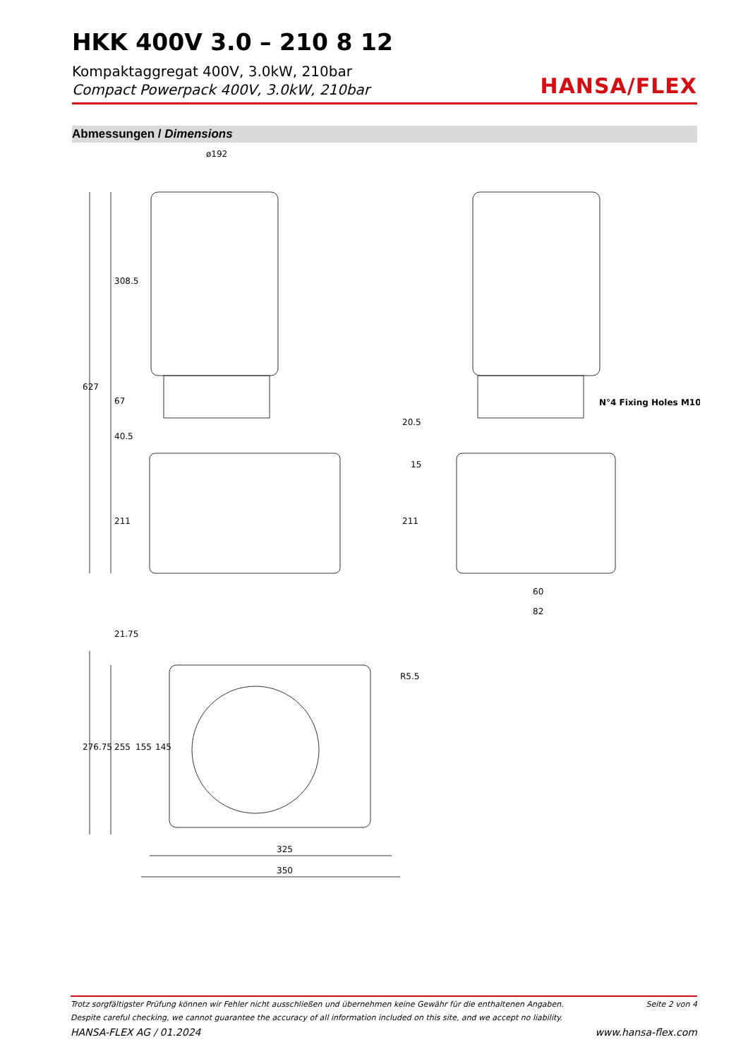HKK 400V 3.0 – 210 8 12
Kompaktaggregat 400V, 3.0kW, 210bar
Compact Powerpack 400V, 3.0kW, 210bar
HANSA/FLEX
Abmessungen / Dimensions
ø192
627
308.5
67
40.5
211
20.5
15
211
N°4 Fixing Holes M10
60
82
21.75
276.75
255
155
145
R5.5
325
350
Trotz sorgfältigster Prüfung können wir Fehler nicht ausschließen und übernehmen keine Gewähr für die enthaltenen Angaben. Seite 2 von 4
Despite careful checking, we cannot guarantee the accuracy of all information included on this site, and we accept no liability.
HANSA-FLEX AG / 01.2024 www.hansa-flex.com